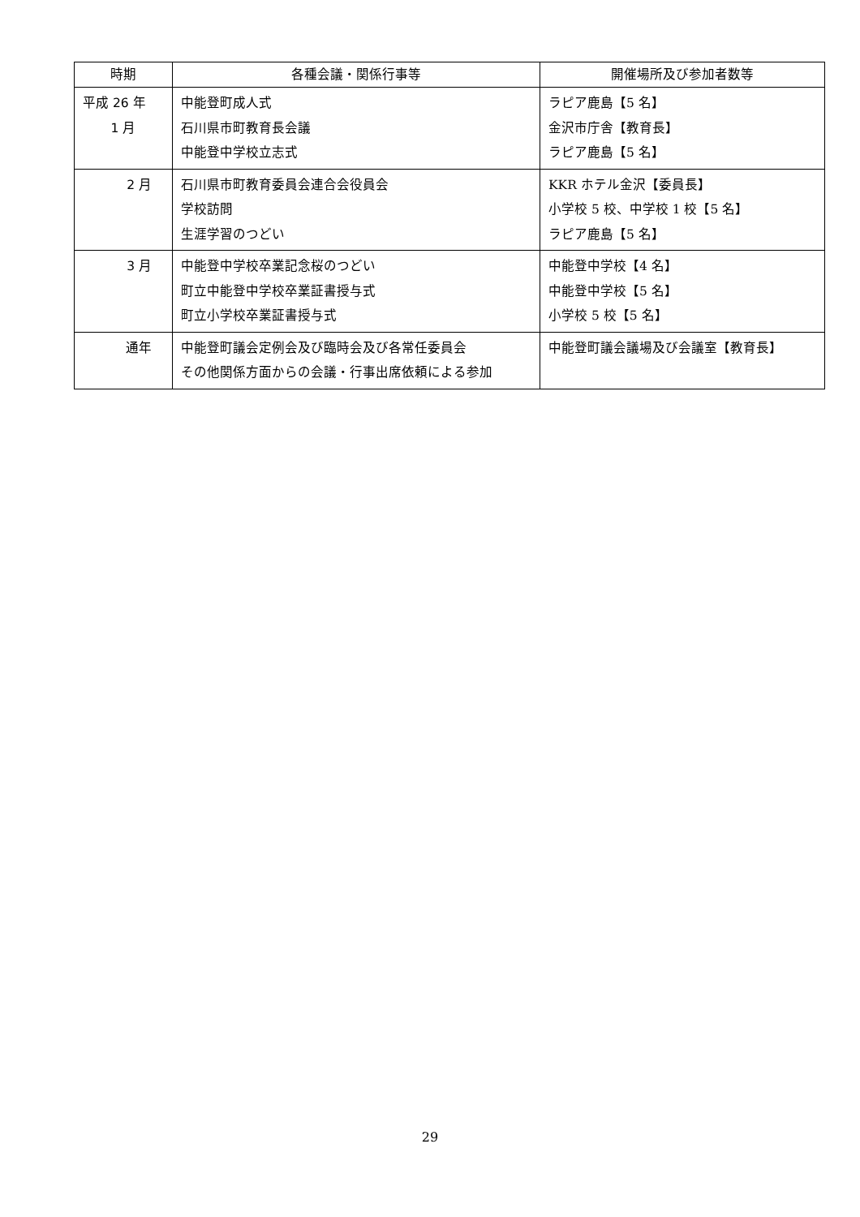| 時期 | 各種会議・関係行事等 | 開催場所及び参加者数等 |
| --- | --- | --- |
| 平成 26 年 1 月 | 中能登町成人式 石川県市町教育長会議 中能登中学校立志式 | ラピア鹿島【5 名】 金沢市庁舎【教育長】 ラピア鹿島【5 名】 |
| 2 月 | 石川県市町教育委員会連合会役員会 学校訪問 生涯学習のつどい | KKR ホテル金沢【委員長】 小学校 5 校、中学校 1 校【5 名】 ラピア鹿島【5 名】 |
| 3 月 | 中能登中学校卒業記念桜のつどい 町立中能登中学校卒業証書授与式 町立小学校卒業証書授与式 | 中能登中学校【4 名】 中能登中学校【5 名】 小学校 5 校【5 名】 |
| 通年 | 中能登町議会定例会及び臨時会及び各常任委員会 その他関係方面からの会議・行事出席依頼による参加 | 中能登町議会議場及び会議室【教育長】 |
29